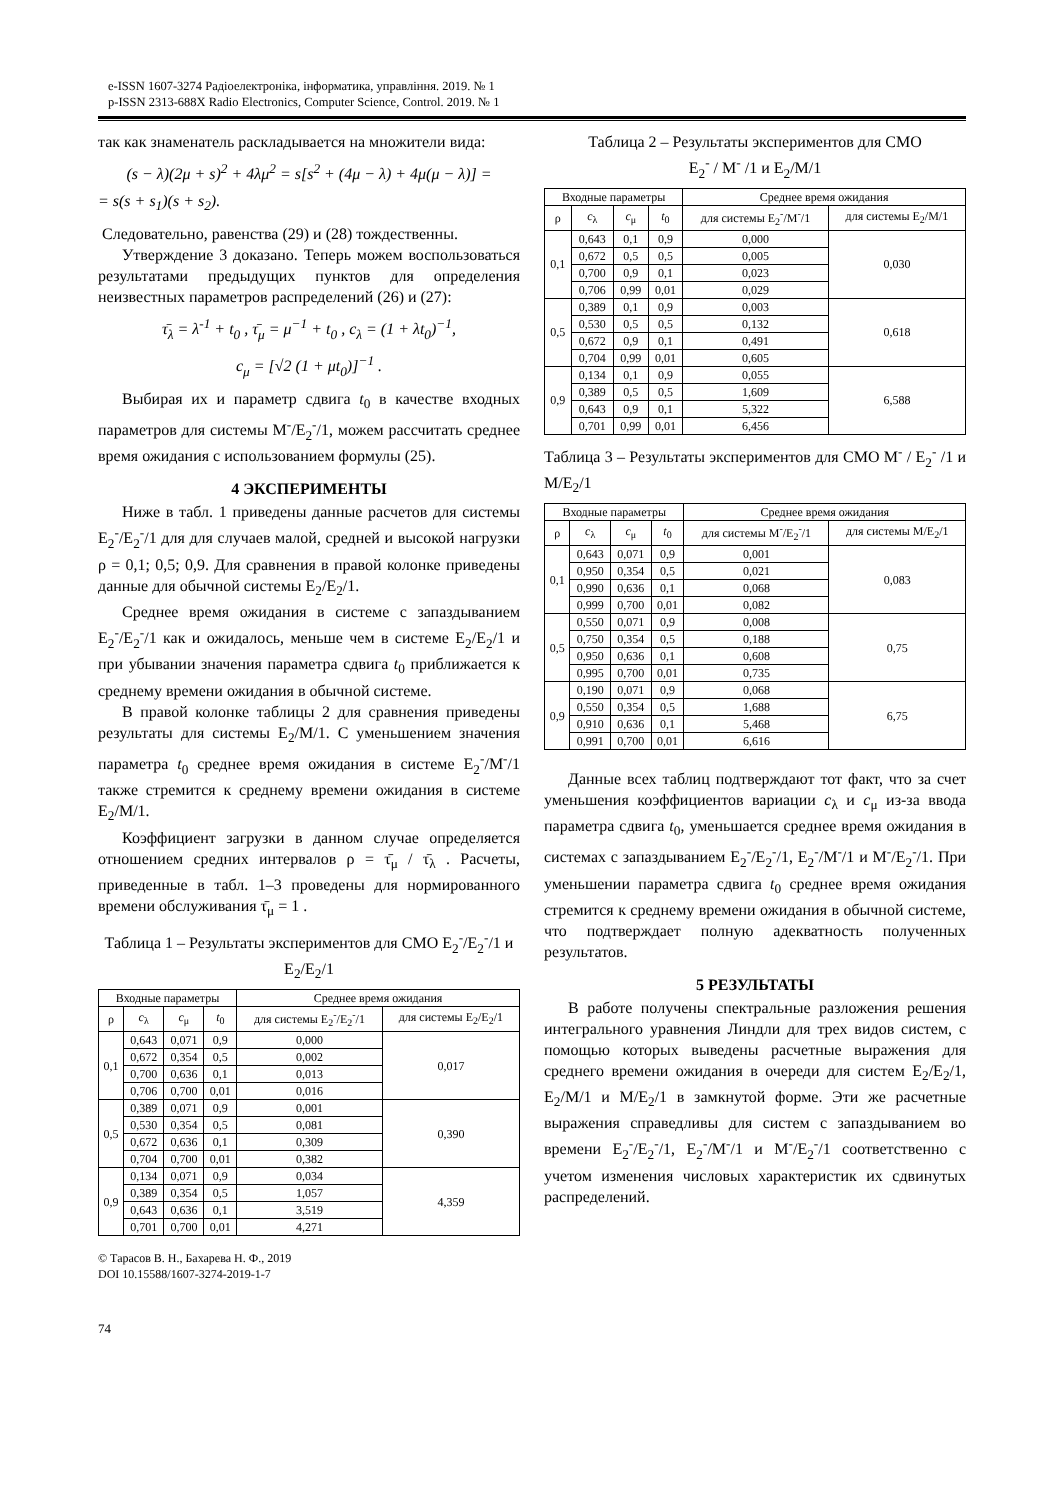e-ISSN 1607-3274 Радіоелектроніка, інформатика, управління. 2019. № 1
p-ISSN 2313-688X Radio Electronics, Computer Science, Control. 2019. № 1
так как знаменатель раскладывается на множители вида:
(s − λ)(2μ + s)<sup>2</sup> + 4λμ<sup>2</sup> = s[s<sup>2</sup> + (4μ − λ) + 4μ(μ − λ)] =
= s(s + s<sub>1</sub>)(s + s<sub>2</sub>).
Следовательно, равенства (29) и (28) тождественны.
Утверждение 3 доказано. Теперь можем воспользоваться результатами предыдущих пунктов для определения неизвестных параметров распределений (26) и (27):
τ̄<sub>λ</sub> = λ<sup>-1</sup> + t<sub>0</sub> , τ̄<sub>μ</sub> = μ<sup>−1</sup> + t<sub>0</sub> , c<sub>λ</sub> = (1 + λt<sub>0</sub>)<sup>−1</sup>,
c<sub>μ</sub> = [√2 (1 + μt<sub>0</sub>)]<sup>−1</sup> .
Выбирая их и параметр сдвига t<sub>0</sub> в качестве входных параметров для системы M<sup>-</sup>/E<sub>2</sub><sup>-</sup>/1, можем рассчитать среднее время ожидания с использованием формулы (25).
4 ЭКСПЕРИМЕНТЫ
Ниже в табл. 1 приведены данные расчетов для системы E<sub>2</sub><sup>-</sup>/E<sub>2</sub><sup>-</sup>/1 для для случаев малой, средней и высокой нагрузки ρ = 0,1; 0,5; 0,9. Для сравнения в правой колонке приведены данные для обычной системы E<sub>2</sub>/E<sub>2</sub>/1.
Среднее время ожидания в системе с запаздыванием E<sub>2</sub><sup>-</sup>/E<sub>2</sub><sup>-</sup>/1 как и ожидалось, меньше чем в системе E<sub>2</sub>/E<sub>2</sub>/1 и при убывании значения параметра сдвига t<sub>0</sub> приближается к среднему времени ожидания в обычной системе.
В правой колонке таблицы 2 для сравнения приведены результаты для системы E<sub>2</sub>/M/1. С уменьшением значения параметра t<sub>0</sub> среднее время ожидания в системе E<sub>2</sub><sup>-</sup>/M<sup>-</sup>/1 также стремится к среднему времени ожидания в системе E<sub>2</sub>/M/1.
Коэффициент загрузки в данном случае определяется отношением средних интервалов ρ = τ̄<sub>μ</sub> / τ̄<sub>λ</sub> . Расчеты, приведенные в табл. 1–3 проведены для нормированного времени обслуживания τ̄<sub>μ</sub> = 1 .
Таблица 1 – Результаты экспериментов для СМО E<sub>2</sub><sup>-</sup>/E<sub>2</sub><sup>-</sup>/1 и E<sub>2</sub>/E<sub>2</sub>/1
| Входные параметры | | | | Среднее время ожидания | |
| --- | --- | --- | --- | --- | --- |
| ρ | c<sub>λ</sub> | c<sub>μ</sub> | t<sub>0</sub> | для системы E<sub>2</sub><sup>-</sup>/E<sub>2</sub><sup>-</sup>/1 | для системы E<sub>2</sub>/E<sub>2</sub>/1 |
| 0,1 | 0,643 | 0,071 | 0,9 | 0,000 | 0,017 |
| | 0,672 | 0,354 | 0,5 | 0,002 | |
| | 0,700 | 0,636 | 0,1 | 0,013 | |
| | 0,706 | 0,700 | 0,01 | 0,016 | |
| 0,5 | 0,389 | 0,071 | 0,9 | 0,001 | 0,390 |
| | 0,530 | 0,354 | 0,5 | 0,081 | |
| | 0,672 | 0,636 | 0,1 | 0,309 | |
| | 0,704 | 0,700 | 0,01 | 0,382 | |
| 0,9 | 0,134 | 0,071 | 0,9 | 0,034 | 4,359 |
| | 0,389 | 0,354 | 0,5 | 1,057 | |
| | 0,643 | 0,636 | 0,1 | 3,519 | |
| | 0,701 | 0,700 | 0,01 | 4,271 | |
© Тарасов В. Н., Бахарева Н. Ф., 2019
DOI 10.15588/1607-3274-2019-1-7
74
Таблица 2 – Результаты экспериментов для СМО
E<sub>2</sub><sup>-</sup> / M<sup>-</sup> /1 и E<sub>2</sub>/M/1
| Входные параметры | | | | Среднее время ожидания | |
| --- | --- | --- | --- | --- | --- |
| ρ | c<sub>λ</sub> | c<sub>μ</sub> | t<sub>0</sub> | для системы E<sub>2</sub><sup>-</sup>/M<sup>-</sup>/1 | для системы E<sub>2</sub>/M/1 |
| 0,1 | 0,643 | 0,1 | 0,9 | 0,000 | 0,030 |
| | 0,672 | 0,5 | 0,5 | 0,005 | |
| | 0,700 | 0,9 | 0,1 | 0,023 | |
| | 0,706 | 0,99 | 0,01 | 0,029 | |
| 0,5 | 0,389 | 0,1 | 0,9 | 0,003 | 0,618 |
| | 0,530 | 0,5 | 0,5 | 0,132 | |
| | 0,672 | 0,9 | 0,1 | 0,491 | |
| | 0,704 | 0,99 | 0,01 | 0,605 | |
| 0,9 | 0,134 | 0,1 | 0,9 | 0,055 | 6,588 |
| | 0,389 | 0,5 | 0,5 | 1,609 | |
| | 0,643 | 0,9 | 0,1 | 5,322 | |
| | 0,701 | 0,99 | 0,01 | 6,456 | |
Таблица 3 – Результаты экспериментов для СМО M<sup>-</sup> / E<sub>2</sub><sup>-</sup> /1 и M/E<sub>2</sub>/1
| Входные параметры | | | | Среднее время ожидания | |
| --- | --- | --- | --- | --- | --- |
| ρ | c<sub>λ</sub> | c<sub>μ</sub> | t<sub>0</sub> | для системы M<sup>-</sup>/E<sub>2</sub><sup>-</sup>/1 | для системы M/E<sub>2</sub>/1 |
| 0,1 | 0,643 | 0,071 | 0,9 | 0,001 | 0,083 |
| | 0,950 | 0,354 | 0,5 | 0,021 | |
| | 0,990 | 0,636 | 0,1 | 0,068 | |
| | 0,999 | 0,700 | 0,01 | 0,082 | |
| 0,5 | 0,550 | 0,071 | 0,9 | 0,008 | 0,75 |
| | 0,750 | 0,354 | 0,5 | 0,188 | |
| | 0,950 | 0,636 | 0,1 | 0,608 | |
| | 0,995 | 0,700 | 0,01 | 0,735 | |
| 0,9 | 0,190 | 0,071 | 0,9 | 0,068 | 6,75 |
| | 0,550 | 0,354 | 0,5 | 1,688 | |
| | 0,910 | 0,636 | 0,1 | 5,468 | |
| | 0,991 | 0,700 | 0,01 | 6,616 | |
Данные всех таблиц подтверждают тот факт, что за счет уменьшения коэффициентов вариации c<sub>λ</sub> и c<sub>μ</sub> из-за ввода параметра сдвига t<sub>0</sub>, уменьшается среднее время ожидания в системах с запаздыванием E<sub>2</sub><sup>-</sup>/E<sub>2</sub><sup>-</sup>/1, E<sub>2</sub><sup>-</sup>/M<sup>-</sup>/1 и M<sup>-</sup>/E<sub>2</sub><sup>-</sup>/1. При уменьшении параметра сдвига t<sub>0</sub> среднее время ожидания стремится к среднему времени ожидания в обычной системе, что подтверждает полную адекватность полученных результатов.
5 РЕЗУЛЬТАТЫ
В работе получены спектральные разложения решения интегрального уравнения Линдли для трех видов систем, с помощью которых выведены расчетные выражения для среднего времени ожидания в очереди для систем E<sub>2</sub>/E<sub>2</sub>/1, E<sub>2</sub>/M/1 и M/E<sub>2</sub>/1 в замкнутой форме. Эти же расчетные выражения справедливы для систем с запаздыванием во времени E<sub>2</sub><sup>-</sup>/E<sub>2</sub><sup>-</sup>/1, E<sub>2</sub><sup>-</sup>/M<sup>-</sup>/1 и M<sup>-</sup>/E<sub>2</sub><sup>-</sup>/1 соответственно с учетом изменения числовых характеристик их сдвинутых распределений.